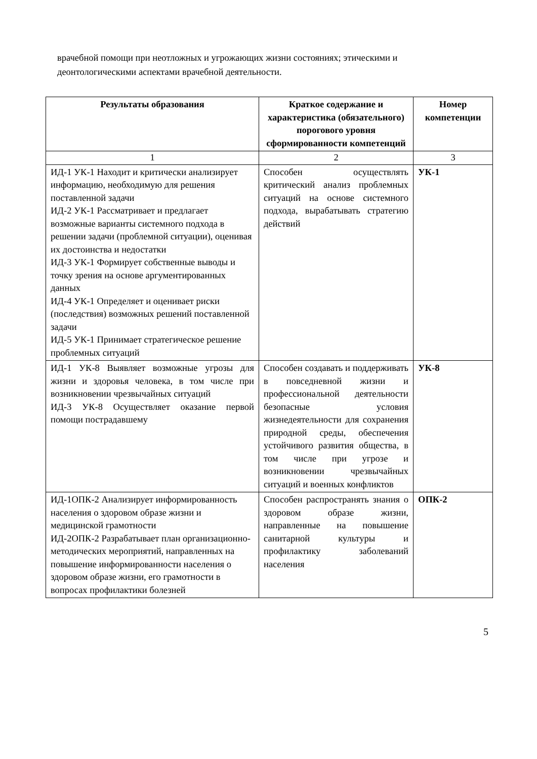врачебной помощи при неотложных и угрожающих жизни состояниях; этическими и деонтологическими аспектами врачебной деятельности.
| Результаты образования | Краткое содержание и характеристика (обязательного) порогового уровня сформированности компетенций | Номер компетенции |
| --- | --- | --- |
| 1 | 2 | 3 |
| ИД-1 УК-1 Находит и критически анализирует информацию, необходимую для решения поставленной задачи ИД-2 УК-1 Рассматривает и предлагает возможные варианты системного подхода в решении задачи (проблемной ситуации), оценивая их достоинства и недостатки ИД-3 УК-1 Формирует собственные выводы и точку зрения на основе аргументированных данных ИД-4 УК-1 Определяет и оценивает риски (последствия) возможных решений поставленной задачи ИД-5 УК-1 Принимает стратегическое решение проблемных ситуаций | Способен осуществлять критический анализ проблемных ситуаций на основе системного подхода, вырабатывать стратегию действий | УК-1 |
| ИД-1 УК-8 Выявляет возможные угрозы для жизни и здоровья человека, в том числе при возникновении чрезвычайных ситуаций ИД-3 УК-8 Осуществляет оказание первой помощи пострадавшему | Способен создавать и поддерживать в повседневной жизни и профессиональной деятельности безопасные условия жизнедеятельности для сохранения природной среды, обеспечения устойчивого развития общества, в том числе при угрозе и возникновении чрезвычайных ситуаций и военных конфликтов | УК-8 |
| ИД-1ОПК-2 Анализирует информированность населения о здоровом образе жизни и медицинской грамотности ИД-2ОПК-2 Разрабатывает план организационно-методических мероприятий, направленных на повышение информированности населения о здоровом образе жизни, его грамотности в вопросах профилактики болезней | Способен распространять знания о здоровом образе жизни, направленные на повышение санитарной культуры и профилактику заболеваний населения | ОПК-2 |
5